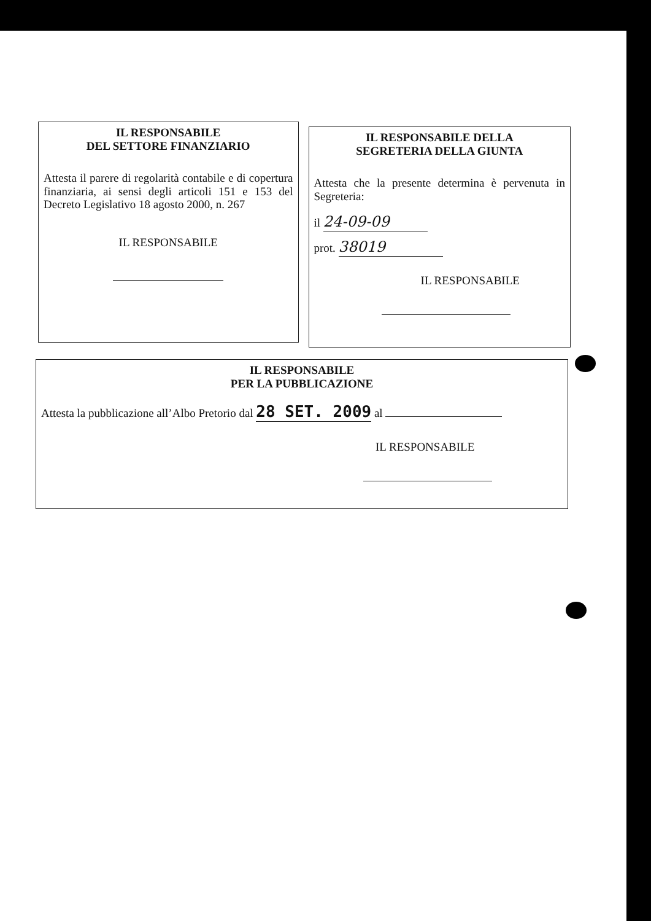IL RESPONSABILE
DEL SETTORE FINANZIARIO
Attesta il parere di regolarità contabile e di copertura finanziaria, ai sensi degli articoli 151 e 153 del Decreto Legislativo 18 agosto 2000, n. 267
IL RESPONSABILE
IL RESPONSABILE DELLA
SEGRETERIA DELLA GIUNTA
Attesta che la presente determina è pervenuta in Segreteria:
il 24-09-09
prot. 38019
IL RESPONSABILE
IL RESPONSABILE
PER LA PUBBLICAZIONE
Attesta la pubblicazione all’Albo Pretorio dal 28 SET. 2009 al
IL RESPONSABILE